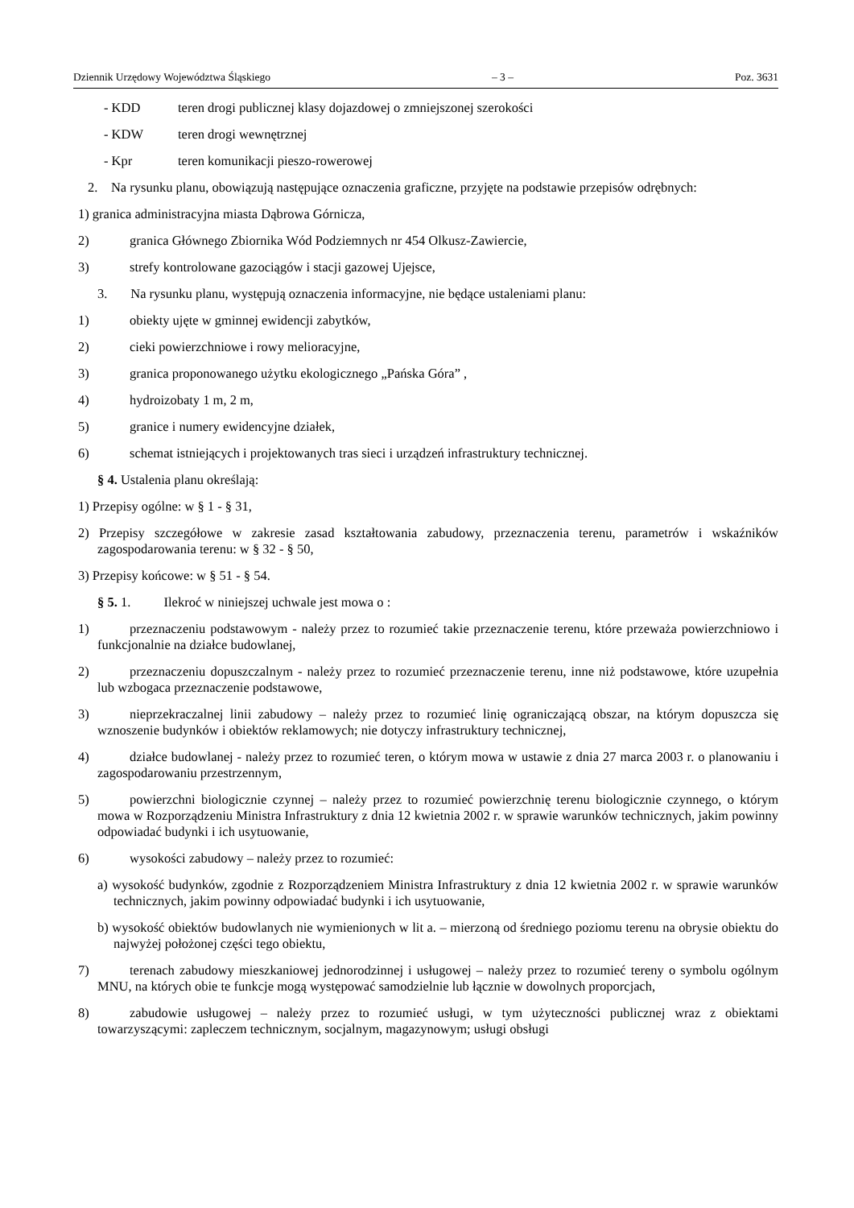Dziennik Urzędowy Województwa Śląskiego – 3 – Poz. 3631
- KDD teren drogi publicznej klasy dojazdowej o zmniejszonej szerokości
- KDW teren drogi wewnętrznej
- Kpr teren komunikacji pieszo-rowerowej
2. Na rysunku planu, obowiązują następujące oznaczenia graficzne, przyjęte na podstawie przepisów odrębnych:
1) granica administracyjna miasta Dąbrowa Górnicza,
2) granica Głównego Zbiornika Wód Podziemnych nr 454 Olkusz-Zawiercie,
3) strefy kontrolowane gazociągów i stacji gazowej Ujejsce,
3. Na rysunku planu, występują oznaczenia informacyjne, nie będące ustaleniami planu:
1) obiekty ujęte w gminnej ewidencji zabytków,
2) cieki powierzchniowe i rowy melioracyjne,
3) granica proponowanego użytku ekologicznego „Pańska Góra” ,
4) hydroizobaty 1 m, 2 m,
5) granice i numery ewidencyjne działek,
6) schemat istniejących i projektowanych tras sieci i urządzeń infrastruktury technicznej.
§ 4. Ustalenia planu określają:
1) Przepisy ogólne: w § 1 - § 31,
2) Przepisy szczegółowe w zakresie zasad kształtowania zabudowy, przeznaczenia terenu, parametrów i wskaźników zagospodarowania terenu: w § 32 - § 50,
3) Przepisy końcowe: w § 51 - § 54.
§ 5. 1. Ilekroć w niniejszej uchwale jest mowa o :
1) przeznaczeniu podstawowym - należy przez to rozumieć takie przeznaczenie terenu, które przeważa powierzchniowo i funkcjonalnie na działce budowlanej,
2) przeznaczeniu dopuszczalnym - należy przez to rozumieć przeznaczenie terenu, inne niż podstawowe, które uzupełnia lub wzbogaca przeznaczenie podstawowe,
3) nieprzekraczalnej linii zabudowy – należy przez to rozumieć linię ograniczającą obszar, na którym dopuszcza się wznoszenie budynków i obiektów reklamowych; nie dotyczy infrastruktury technicznej,
4) działce budowlanej - należy przez to rozumieć teren, o którym mowa w ustawie z dnia 27 marca 2003 r. o planowaniu i zagospodarowaniu przestrzennym,
5) powierzchni biologicznie czynnej – należy przez to rozumieć powierzchnię terenu biologicznie czynnego, o którym mowa w Rozporządzeniu Ministra Infrastruktury z dnia 12 kwietnia 2002 r. w sprawie warunków technicznych, jakim powinny odpowiadać budynki i ich usytuowanie,
6) wysokości zabudowy – należy przez to rozumieć:
a) wysokość budynków, zgodnie z Rozporządzeniem Ministra Infrastruktury z dnia 12 kwietnia 2002 r. w sprawie warunków technicznych, jakim powinny odpowiadać budynki i ich usytuowanie,
b) wysokość obiektów budowlanych nie wymienionych w lit a. – mierzoną od średniego poziomu terenu na obrysie obiektu do najwyżej położonej części tego obiektu,
7) terenach zabudowy mieszkaniowej jednorodzinnej i usługowej – należy przez to rozumieć tereny o symbolu ogólnym MNU, na których obie te funkcje mogą występować samodzielnie lub łącznie w dowolnych proporcjach,
8) zabudowie usługowej – należy przez to rozumieć usługi, w tym użyteczności publicznej wraz z obiektami towarzyszącymi: zapleczem technicznym, socjalnym, magazynowym; usługi obsługi